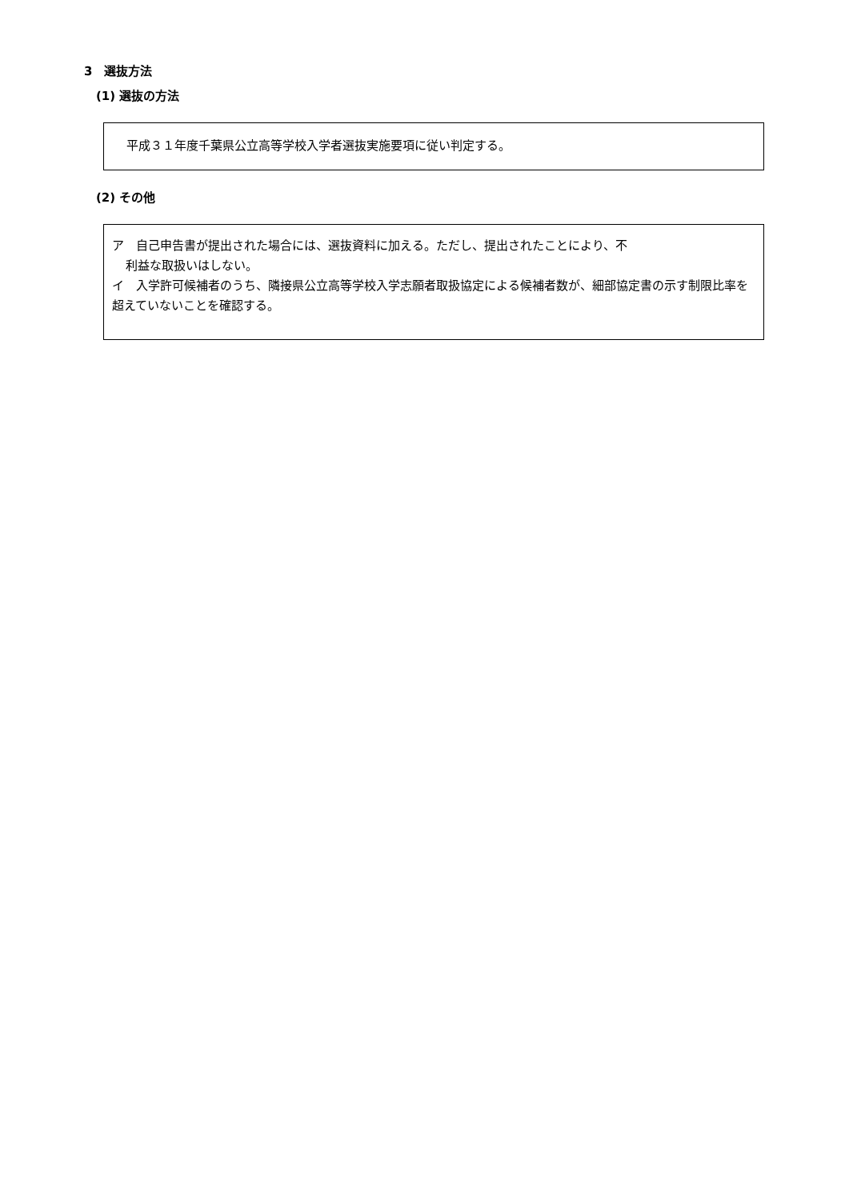3　選抜方法
(1) 選抜の方法
平成３１年度千葉県公立高等学校入学者選抜実施要項に従い判定する。
(2) その他
ア　自己申告書が提出された場合には、選抜資料に加える。ただし、提出されたことにより、不
利益な取扱いはしない。
イ　入学許可候補者のうち、隣接県公立高等学校入学志願者取扱協定による候補者数が、細部協定書の示す制限比率を超えていないことを確認する。